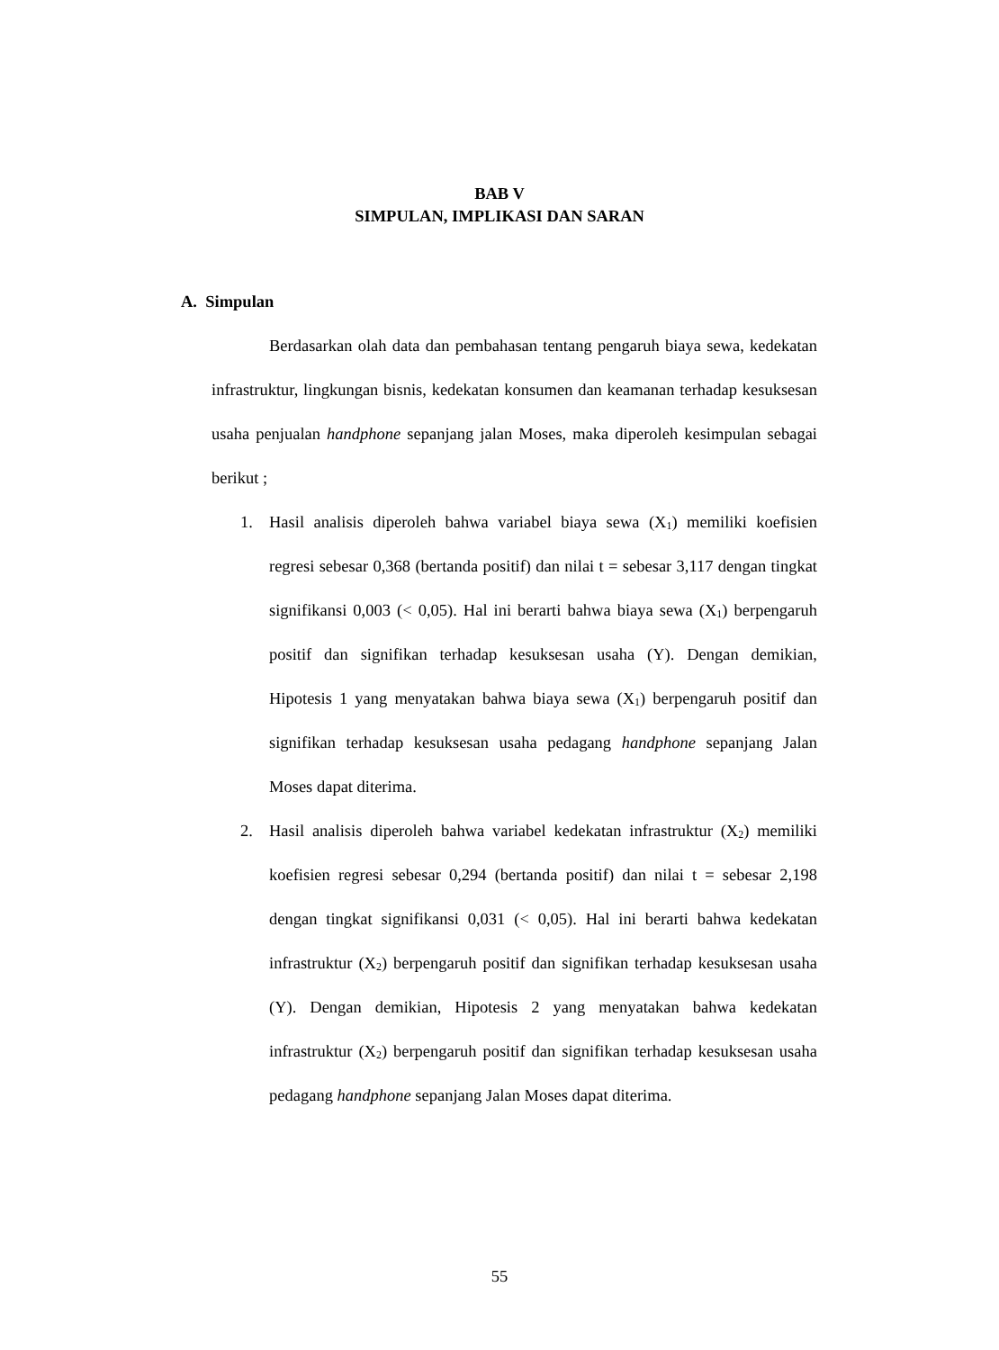BAB V
SIMPULAN, IMPLIKASI DAN SARAN
A. Simpulan
Berdasarkan olah data dan pembahasan tentang pengaruh biaya sewa, kedekatan infrastruktur, lingkungan bisnis, kedekatan konsumen dan keamanan terhadap kesuksesan usaha penjualan handphone sepanjang jalan Moses, maka diperoleh kesimpulan sebagai berikut ;
1. Hasil analisis diperoleh bahwa variabel biaya sewa (X<sub>1</sub>) memiliki koefisien regresi sebesar 0,368 (bertanda positif) dan nilai t = sebesar 3,117 dengan tingkat signifikansi 0,003 (< 0,05). Hal ini berarti bahwa biaya sewa (X<sub>1</sub>) berpengaruh positif dan signifikan terhadap kesuksesan usaha (Y). Dengan demikian, Hipotesis 1 yang menyatakan bahwa biaya sewa (X<sub>1</sub>) berpengaruh positif dan signifikan terhadap kesuksesan usaha pedagang handphone sepanjang Jalan Moses dapat diterima.
2. Hasil analisis diperoleh bahwa variabel kedekatan infrastruktur (X<sub>2</sub>) memiliki koefisien regresi sebesar 0,294 (bertanda positif) dan nilai t = sebesar 2,198 dengan tingkat signifikansi 0,031 (< 0,05). Hal ini berarti bahwa kedekatan infrastruktur (X<sub>2</sub>) berpengaruh positif dan signifikan terhadap kesuksesan usaha (Y). Dengan demikian, Hipotesis 2 yang menyatakan bahwa kedekatan infrastruktur (X<sub>2</sub>) berpengaruh positif dan signifikan terhadap kesuksesan usaha pedagang handphone sepanjang Jalan Moses dapat diterima.
55